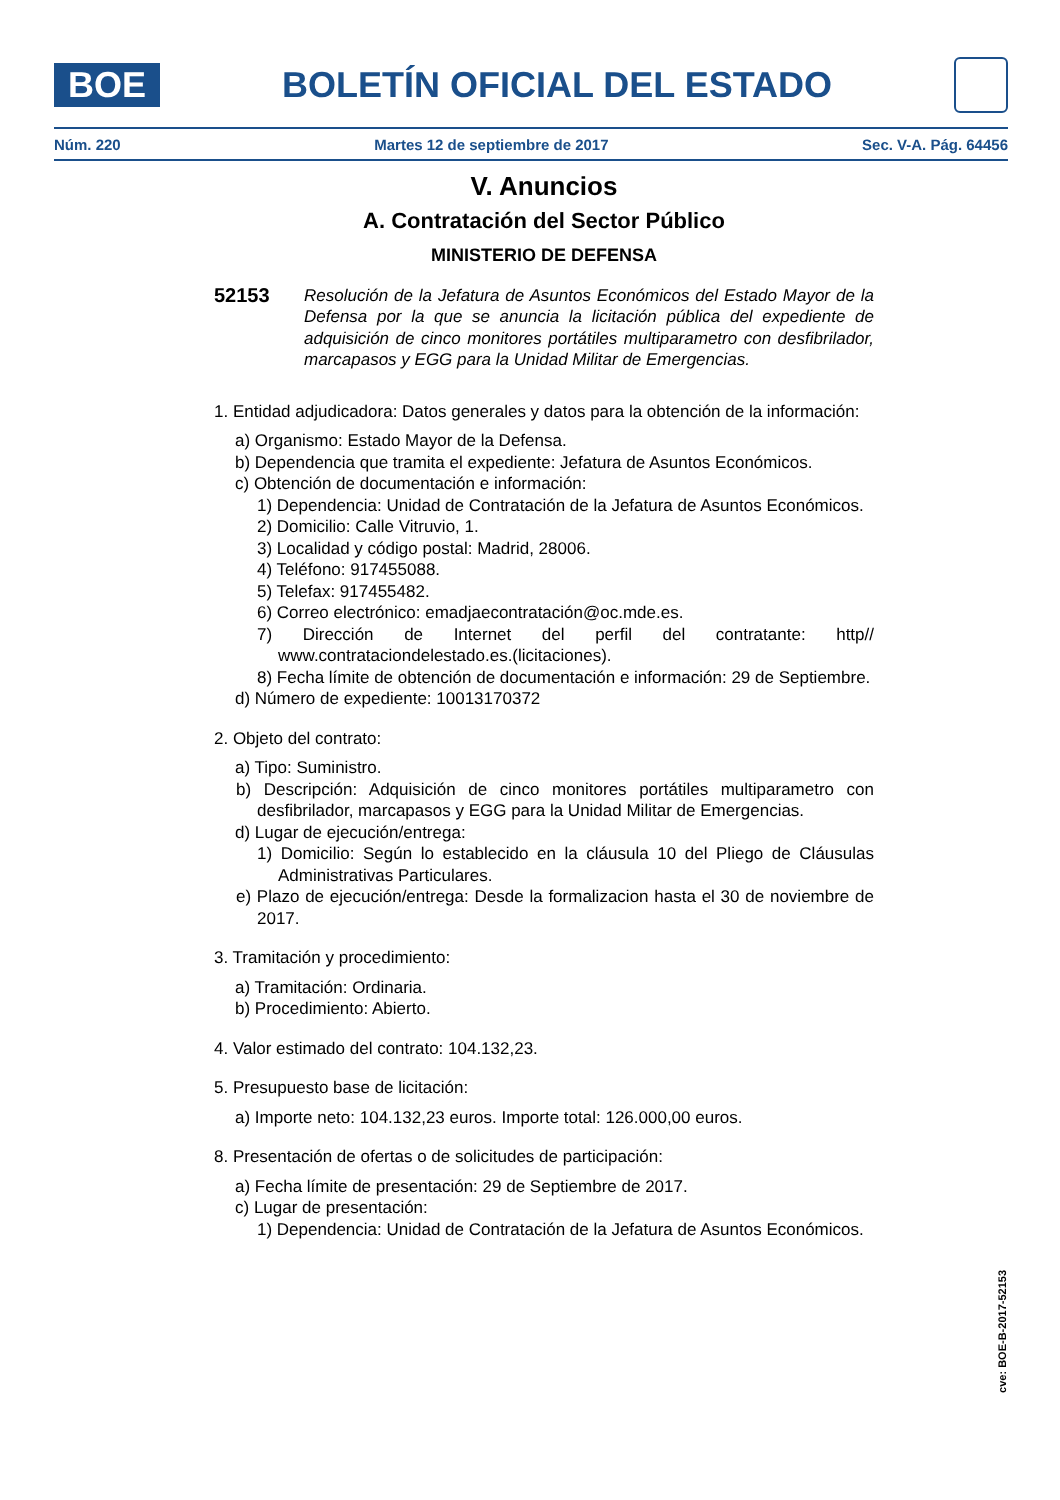BOE
BOLETÍN OFICIAL DEL ESTADO
Núm. 220 Martes 12 de septiembre de 2017 Sec. V-A. Pág. 64456
V. Anuncios
A. Contratación del Sector Público
MINISTERIO DE DEFENSA
52153
Resolución de la Jefatura de Asuntos Económicos del Estado Mayor de la Defensa por la que se anuncia la licitación pública del expediente de adquisición de cinco monitores portátiles multiparametro con desfibrilador, marcapasos y EGG para la Unidad Militar de Emergencias.
1. Entidad adjudicadora: Datos generales y datos para la obtención de la información:
a) Organismo: Estado Mayor de la Defensa.
b) Dependencia que tramita el expediente: Jefatura de Asuntos Económicos.
c) Obtención de documentación e información:
1) Dependencia: Unidad de Contratación de la Jefatura de Asuntos Económicos.
2) Domicilio: Calle Vitruvio, 1.
3) Localidad y código postal: Madrid, 28006.
4) Teléfono: 917455088.
5) Telefax: 917455482.
6) Correo electrónico: emadjaecontratación@oc.mde.es.
7) Dirección de Internet del perfil del contratante: http// www.contrataciondelestado.es.(licitaciones).
8) Fecha límite de obtención de documentación e información: 29 de Septiembre.
d) Número de expediente: 10013170372
2. Objeto del contrato:
a) Tipo: Suministro.
b) Descripción: Adquisición de cinco monitores portátiles multiparametro con desfibrilador, marcapasos y EGG para la Unidad Militar de Emergencias.
d) Lugar de ejecución/entrega:
1) Domicilio: Según lo establecido en la cláusula 10 del Pliego de Cláusulas Administrativas Particulares.
e) Plazo de ejecución/entrega: Desde la formalizacion hasta el 30 de noviembre de 2017.
3. Tramitación y procedimiento:
a) Tramitación: Ordinaria.
b) Procedimiento: Abierto.
4. Valor estimado del contrato: 104.132,23.
5. Presupuesto base de licitación:
a) Importe neto: 104.132,23 euros. Importe total: 126.000,00 euros.
8. Presentación de ofertas o de solicitudes de participación:
a) Fecha límite de presentación: 29 de Septiembre de 2017.
c) Lugar de presentación:
1) Dependencia: Unidad de Contratación de la Jefatura de Asuntos Económicos.
cve: BOE-B-2017-52153